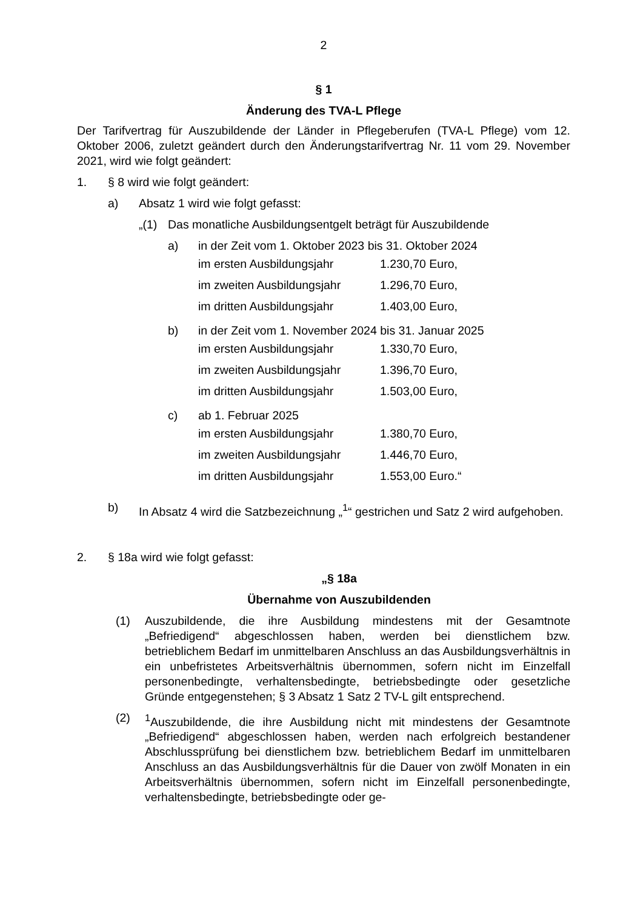2
§ 1
Änderung des TVA-L Pflege
Der Tarifvertrag für Auszubildende der Länder in Pflegeberufen (TVA-L Pflege) vom 12. Oktober 2006, zuletzt geändert durch den Änderungstarifvertrag Nr. 11 vom 29. November 2021, wird wie folgt geändert:
1. § 8 wird wie folgt geändert:
a) Absatz 1 wird wie folgt gefasst:
„(1) Das monatliche Ausbildungsentgelt beträgt für Auszubildende
a) in der Zeit vom 1. Oktober 2023 bis 31. Oktober 2024
im ersten Ausbildungsjahr 1.230,70 Euro,
im zweiten Ausbildungsjahr 1.296,70 Euro,
im dritten Ausbildungsjahr 1.403,00 Euro,
b) in der Zeit vom 1. November 2024 bis 31. Januar 2025
im ersten Ausbildungsjahr 1.330,70 Euro,
im zweiten Ausbildungsjahr 1.396,70 Euro,
im dritten Ausbildungsjahr 1.503,00 Euro,
c) ab 1. Februar 2025
im ersten Ausbildungsjahr 1.380,70 Euro,
im zweiten Ausbildungsjahr 1.446,70 Euro,
im dritten Ausbildungsjahr 1.553,00 Euro.“
b) In Absatz 4 wird die Satzbezeichnung „<sup>1</sup>“ gestrichen und Satz 2 wird aufgehoben.
2. § 18a wird wie folgt gefasst:
„§ 18a
Übernahme von Auszubildenden
(1) Auszubildende, die ihre Ausbildung mindestens mit der Gesamtnote „Befriedigend“ abgeschlossen haben, werden bei dienstlichem bzw. betrieblichem Bedarf im unmittelbaren Anschluss an das Ausbildungsverhältnis in ein unbefristetes Arbeitsverhältnis übernommen, sofern nicht im Einzelfall personenbedingte, verhaltensbedingte, betriebsbedingte oder gesetzliche Gründe entgegenstehen; § 3 Absatz 1 Satz 2 TV-L gilt entsprechend.
(2) <sup>1</sup>Auszubildende, die ihre Ausbildung nicht mit mindestens der Gesamtnote „Befriedigend“ abgeschlossen haben, werden nach erfolgreich bestandener Abschlussprüfung bei dienstlichem bzw. betrieblichem Bedarf im unmittelbaren Anschluss an das Ausbildungsverhältnis für die Dauer von zwölf Monaten in ein Arbeitsverhältnis übernommen, sofern nicht im Einzelfall personenbedingte, verhaltensbedingte, betriebsbedingte oder ge-